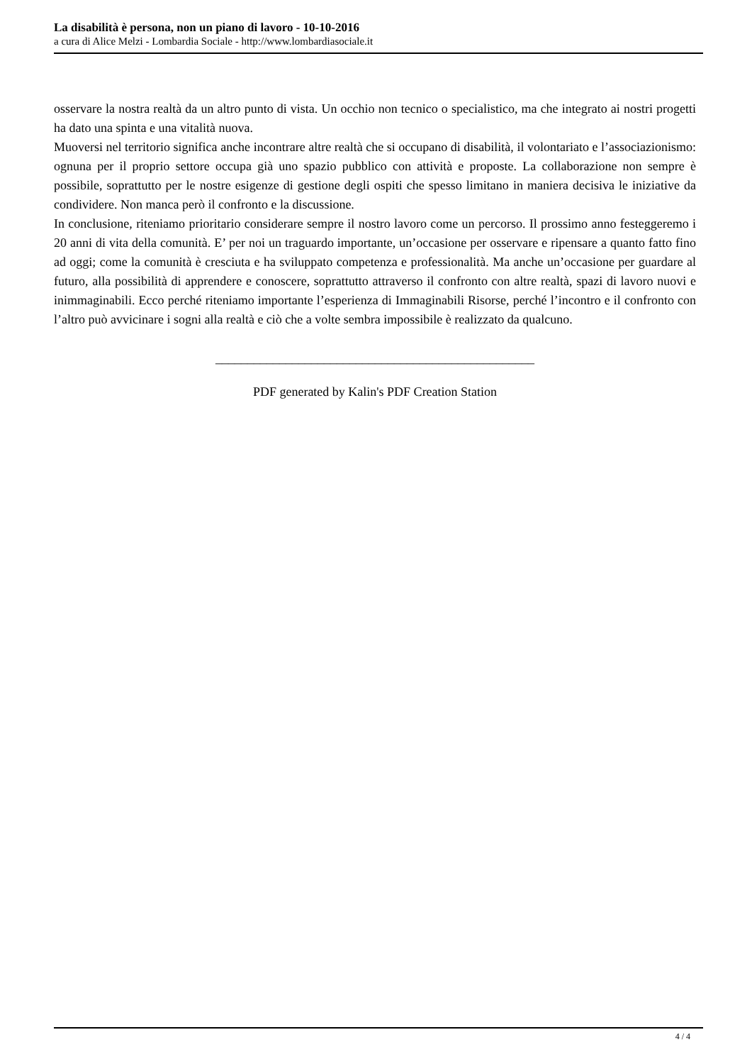La disabilità è persona, non un piano di lavoro - 10-10-2016
a cura di Alice Melzi - Lombardia Sociale - http://www.lombardiasociale.it
osservare la nostra realtà da un altro punto di vista. Un occhio non tecnico o specialistico, ma che integrato ai nostri progetti ha dato una spinta e una vitalità nuova.
Muoversi nel territorio significa anche incontrare altre realtà che si occupano di disabilità, il volontariato e l’associazionismo: ognuna per il proprio settore occupa già uno spazio pubblico con attività e proposte. La collaborazione non sempre è possibile, soprattutto per le nostre esigenze di gestione degli ospiti che spesso limitano in maniera decisiva le iniziative da condividere. Non manca però il confronto e la discussione.
In conclusione, riteniamo prioritario considerare sempre il nostro lavoro come un percorso. Il prossimo anno festeggeremo i 20 anni di vita della comunità. E’ per noi un traguardo importante, un’occasione per osservare e ripensare a quanto fatto fino ad oggi; come la comunità è cresciuta e ha sviluppato competenza e professionalità. Ma anche un’occasione per guardare al futuro, alla possibilità di apprendere e conoscere, soprattutto attraverso il confronto con altre realtà, spazi di lavoro nuovi e inimmaginabili. Ecco perché riteniamo importante l’esperienza di Immaginabili Risorse, perché l’incontro e il confronto con l’altro può avvicinare i sogni alla realtà e ciò che a volte sembra impossibile è realizzato da qualcuno.
__________________________________________________
PDF generated by Kalin's PDF Creation Station
4 / 4